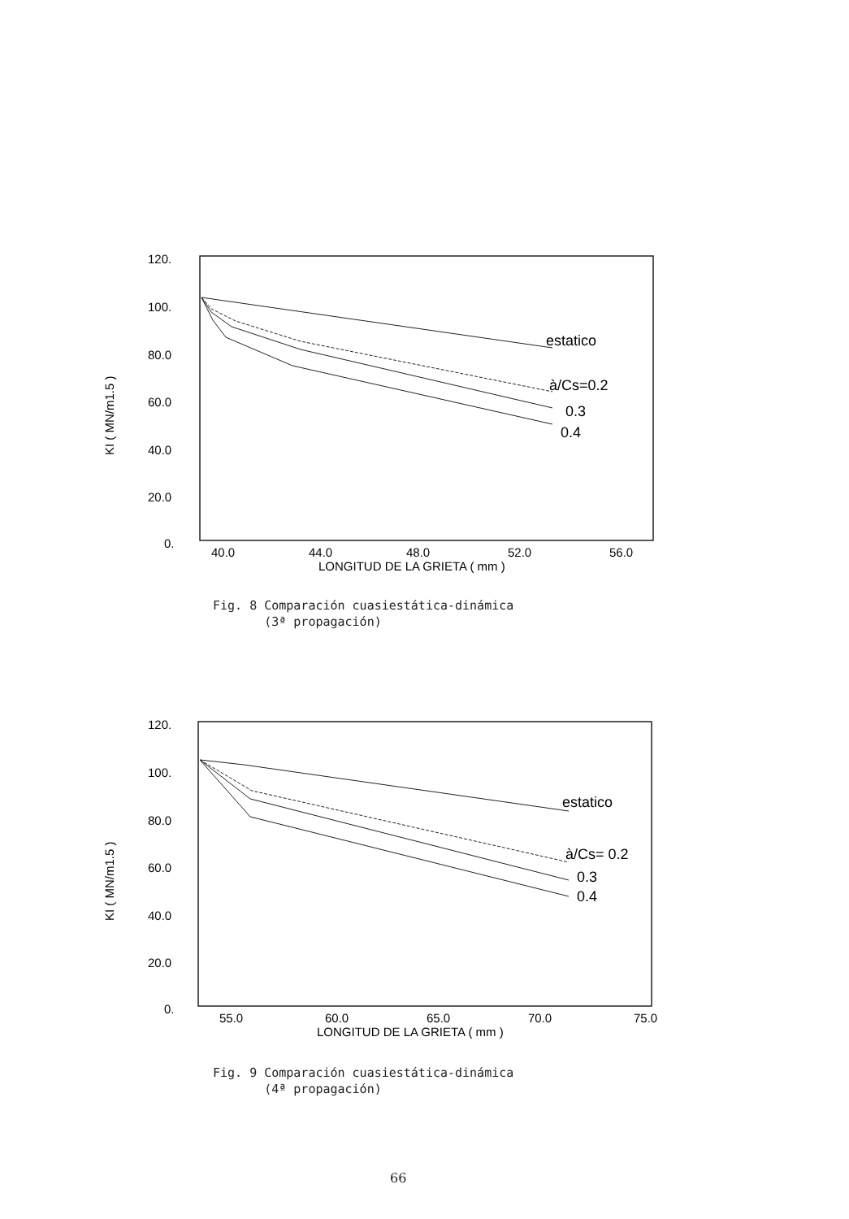120.
100.
80.0
60.0
40.0
20.0
0.
KI ( MN/m1.5 )
estatico
à/Cs=0.2
0.3
0.4
40.0
44.0
48.0
52.0
56.0
LONGITUD DE LA GRIETA ( mm )
Fig. 8 Comparación cuasiestática-dinámica
(3ª propagación)
120.
100.
80.0
60.0
40.0
20.0
0.
KI ( MN/m1.5 )
estatico
à/Cs= 0.2
0.3
0.4
55.0
60.0
65.0
70.0
75.0
LONGITUD DE LA GRIETA ( mm )
Fig. 9 Comparación cuasiestática-dinámica
(4ª propagación)
66